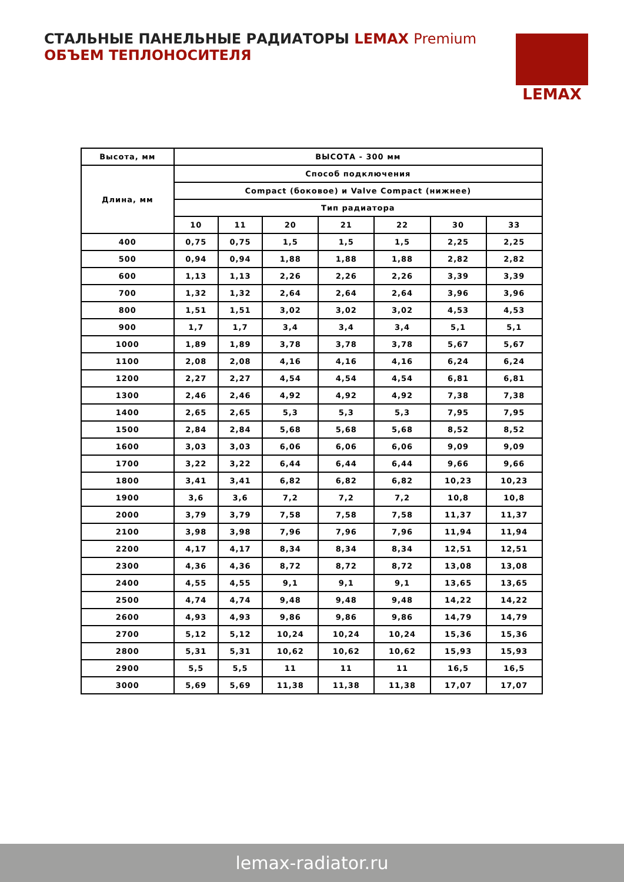СТАЛЬНЫЕ ПАНЕЛЬНЫЕ РАДИАТОРЫ LEMAX Premium
ОБЪЕМ ТЕПЛОНОСИТЕЛЯ
LEMAX
| Высота, мм | ВЫСОТА - 300 мм | | | | | | |
| --- | --- | --- | --- | --- | --- | --- | --- |
| Длина, мм | Способ подключения | | | | | | |
| | Compact (боковое) и Valve Compact (нижнее) | | | | | | |
| | Тип радиатора | | | | | | |
| | 10 | 11 | 20 | 21 | 22 | 30 | 33 |
| 400 | 0,75 | 0,75 | 1,5 | 1,5 | 1,5 | 2,25 | 2,25 |
| 500 | 0,94 | 0,94 | 1,88 | 1,88 | 1,88 | 2,82 | 2,82 |
| 600 | 1,13 | 1,13 | 2,26 | 2,26 | 2,26 | 3,39 | 3,39 |
| 700 | 1,32 | 1,32 | 2,64 | 2,64 | 2,64 | 3,96 | 3,96 |
| 800 | 1,51 | 1,51 | 3,02 | 3,02 | 3,02 | 4,53 | 4,53 |
| 900 | 1,7 | 1,7 | 3,4 | 3,4 | 3,4 | 5,1 | 5,1 |
| 1000 | 1,89 | 1,89 | 3,78 | 3,78 | 3,78 | 5,67 | 5,67 |
| 1100 | 2,08 | 2,08 | 4,16 | 4,16 | 4,16 | 6,24 | 6,24 |
| 1200 | 2,27 | 2,27 | 4,54 | 4,54 | 4,54 | 6,81 | 6,81 |
| 1300 | 2,46 | 2,46 | 4,92 | 4,92 | 4,92 | 7,38 | 7,38 |
| 1400 | 2,65 | 2,65 | 5,3 | 5,3 | 5,3 | 7,95 | 7,95 |
| 1500 | 2,84 | 2,84 | 5,68 | 5,68 | 5,68 | 8,52 | 8,52 |
| 1600 | 3,03 | 3,03 | 6,06 | 6,06 | 6,06 | 9,09 | 9,09 |
| 1700 | 3,22 | 3,22 | 6,44 | 6,44 | 6,44 | 9,66 | 9,66 |
| 1800 | 3,41 | 3,41 | 6,82 | 6,82 | 6,82 | 10,23 | 10,23 |
| 1900 | 3,6 | 3,6 | 7,2 | 7,2 | 7,2 | 10,8 | 10,8 |
| 2000 | 3,79 | 3,79 | 7,58 | 7,58 | 7,58 | 11,37 | 11,37 |
| 2100 | 3,98 | 3,98 | 7,96 | 7,96 | 7,96 | 11,94 | 11,94 |
| 2200 | 4,17 | 4,17 | 8,34 | 8,34 | 8,34 | 12,51 | 12,51 |
| 2300 | 4,36 | 4,36 | 8,72 | 8,72 | 8,72 | 13,08 | 13,08 |
| 2400 | 4,55 | 4,55 | 9,1 | 9,1 | 9,1 | 13,65 | 13,65 |
| 2500 | 4,74 | 4,74 | 9,48 | 9,48 | 9,48 | 14,22 | 14,22 |
| 2600 | 4,93 | 4,93 | 9,86 | 9,86 | 9,86 | 14,79 | 14,79 |
| 2700 | 5,12 | 5,12 | 10,24 | 10,24 | 10,24 | 15,36 | 15,36 |
| 2800 | 5,31 | 5,31 | 10,62 | 10,62 | 10,62 | 15,93 | 15,93 |
| 2900 | 5,5 | 5,5 | 11 | 11 | 11 | 16,5 | 16,5 |
| 3000 | 5,69 | 5,69 | 11,38 | 11,38 | 11,38 | 17,07 | 17,07 |
lemax-radiator.ru